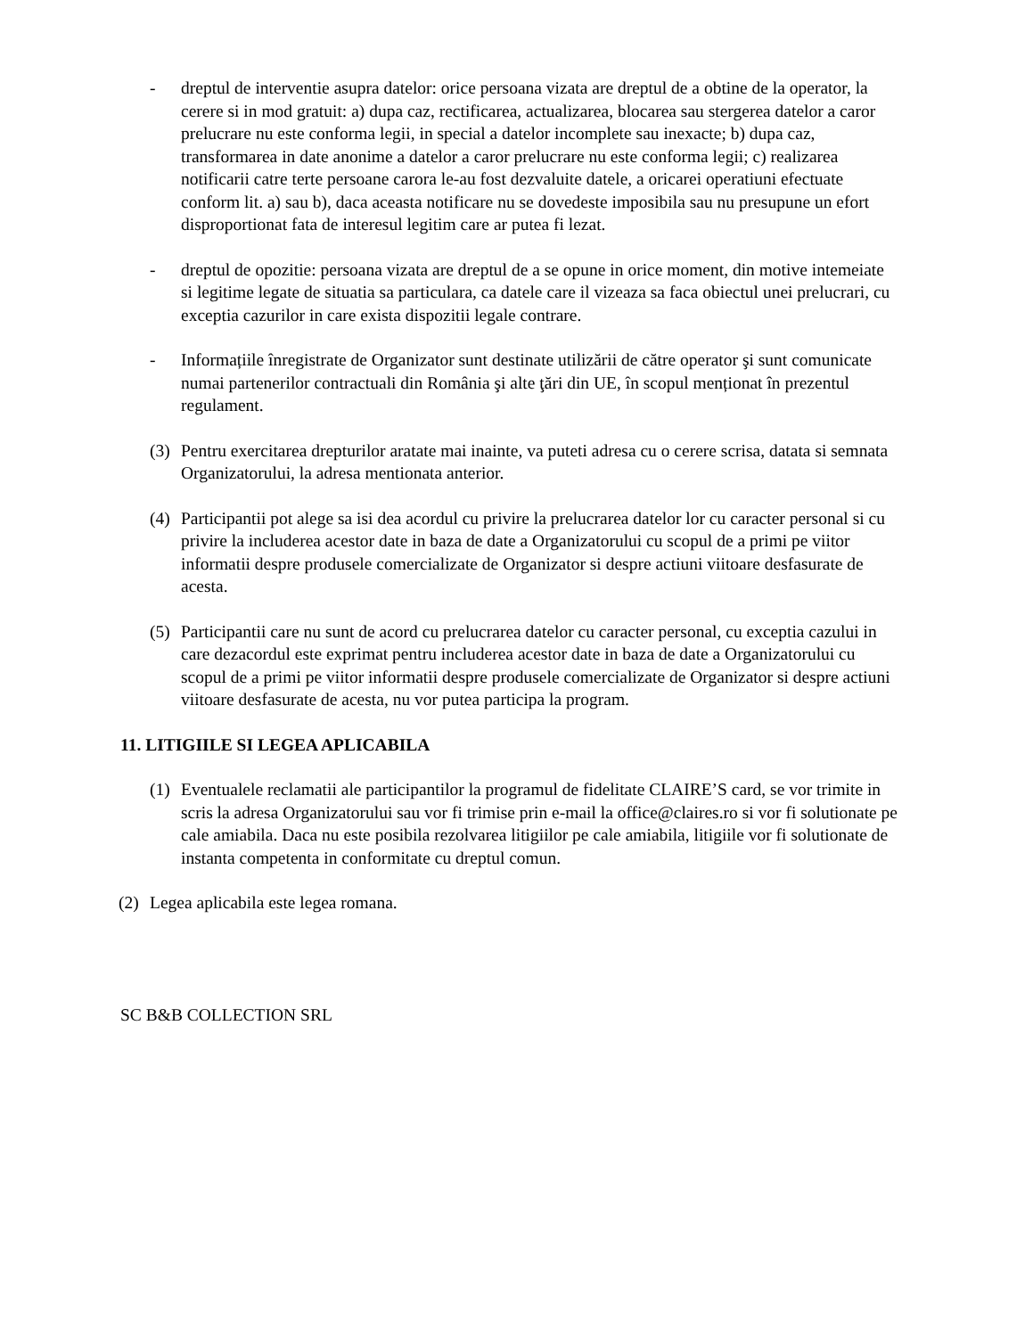- dreptul de interventie asupra datelor: orice persoana vizata are dreptul de a obtine de la operator, la cerere si in mod gratuit: a) dupa caz, rectificarea, actualizarea, blocarea sau stergerea datelor a caror prelucrare nu este conforma legii, in special a datelor incomplete sau inexacte; b) dupa caz, transformarea in date anonime a datelor a caror prelucrare nu este conforma legii; c) realizarea notificarii catre terte persoane carora le-au fost dezvaluite datele, a oricarei operatiuni efectuate conform lit. a) sau b), daca aceasta notificare nu se dovedeste imposibila sau nu presupune un efort disproportionat fata de interesul legitim care ar putea fi lezat.
- dreptul de opozitie: persoana vizata are dreptul de a se opune in orice moment, din motive intemeiate si legitime legate de situatia sa particulara, ca datele care il vizeaza sa faca obiectul unei prelucrari, cu exceptia cazurilor in care exista dispozitii legale contrare.
- Informațiile înregistrate de Organizator sunt destinate utilizării de către operator şi sunt comunicate numai partenerilor contractuali din România şi alte ţări din UE, în scopul menționat în prezentul regulament.
(3)
Pentru exercitarea drepturilor aratate mai inainte, va puteti adresa cu o cerere scrisa, datata si semnata Organizatorului, la adresa mentionata anterior.
(4)
Participantii pot alege sa isi dea acordul cu privire la prelucrarea datelor lor cu caracter personal si cu privire la includerea acestor date in baza de date a Organizatorului cu scopul de a primi pe viitor informatii despre produsele comercializate de Organizator si despre actiuni viitoare desfasurate de acesta.
(5)
Participantii care nu sunt de acord cu prelucrarea datelor cu caracter personal, cu exceptia cazului in care dezacordul este exprimat pentru includerea acestor date in baza de date a Organizatorului cu scopul de a primi pe viitor informatii despre produsele comercializate de Organizator si despre actiuni viitoare desfasurate de acesta, nu vor putea participa la program.
11. LITIGIILE SI LEGEA APLICABILA
(1)
Eventualele reclamatii ale participantilor la programul de fidelitate CLAIRE’S card, se vor trimite in scris la adresa Organizatorului sau vor fi trimise prin e-mail la office@claires.ro si vor fi solutionate pe cale amiabila. Daca nu este posibila rezolvarea litigiilor pe cale amiabila, litigiile vor fi solutionate de instanta competenta in conformitate cu dreptul comun.
(2)
Legea aplicabila este legea romana.
SC B&B COLLECTION SRL